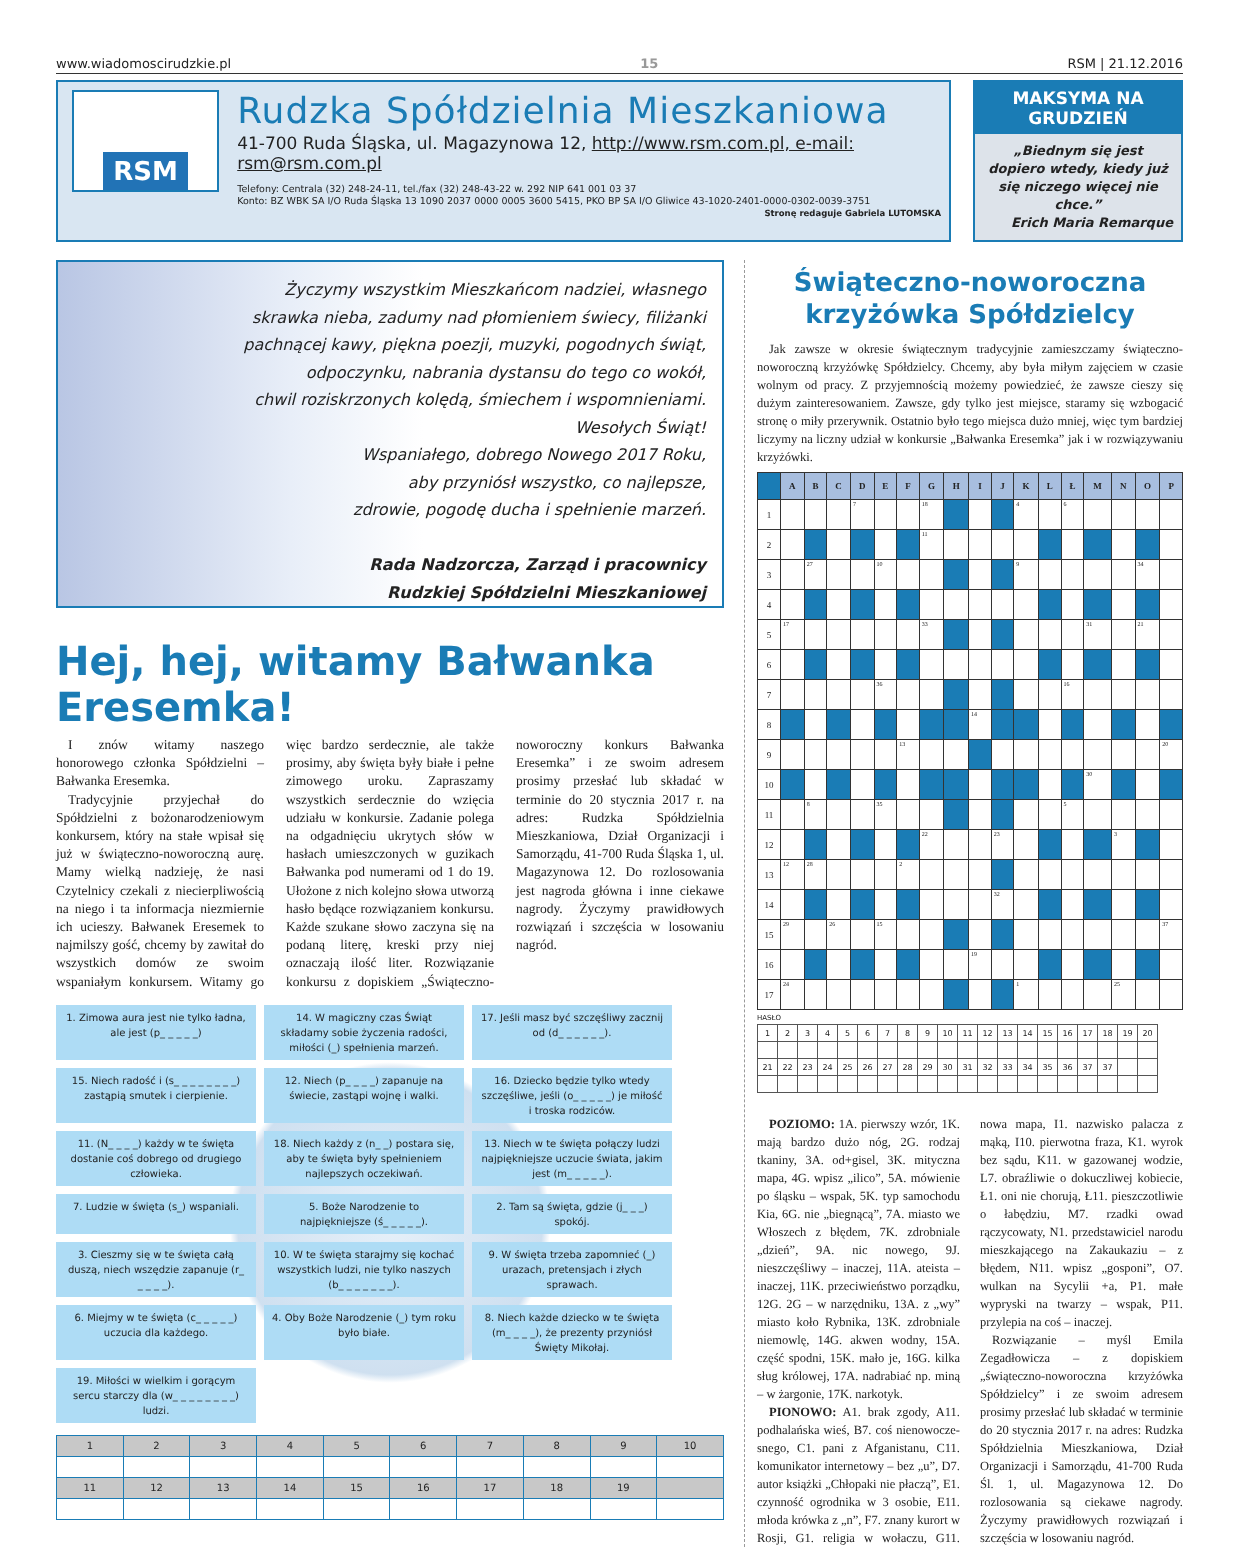www.wiadomoscirudzkie.pl 15 RSM | 21.12.2016
RSM
Rudzka Spółdzielnia Mieszkaniowa
41-700 Ruda Śląska, ul. Magazynowa 12, http://www.rsm.com.pl, e-mail: rsm@rsm.com.pl
Telefony: Centrala (32) 248-24-11, tel./fax (32) 248-43-22 w. 292 NIP 641 001 03 37
Konto: BZ WBK SA I/O Ruda Śląska 13 1090 2037 0000 0005 3600 5415, PKO BP SA I/O Gliwice 43-1020-2401-0000-0302-0039-3751
Stronę redaguje Gabriela LUTOMSKA
MAKSYMA NA GRUDZIEŃ
„Biednym się jest dopiero wtedy, kiedy już się niczego więcej nie chce.”
Erich Maria Remarque
Życzymy wszystkim Mieszkańcom nadziei, własnego
skrawka nieba, zadumy nad płomieniem świecy, filiżanki
pachnącej kawy, piękna poezji, muzyki, pogodnych świąt,
odpoczynku, nabrania dystansu do tego co wokół,
chwil roziskrzonych kolędą, śmiechem i wspomnieniami.
Wesołych Świąt!
Wspaniałego, dobrego Nowego 2017 Roku,
aby przyniósł wszystko, co najlepsze,
zdrowie, pogodę ducha i spełnienie marzeń.
Rada Nadzorcza, Zarząd i pracownicy
Rudzkiej Spółdzielni Mieszkaniowej
Hej, hej, witamy Bałwanka Eresemka!
I znów witamy naszego honorowego członka Spółdzielni – Bałwanka Eresemka.
Tradycyjnie przyjechał do Spółdzielni z bożonarodzeniowym konkursem, który na stałe wpisał się już w świąteczno-noworoczną aurę. Mamy wielką nadzieję, że nasi Czytelnicy czekali z niecierpliwością na niego i ta informacja niezmiernie ich ucieszy. Bałwanek Eresemek to najmilszy gość, chcemy by zawitał do wszystkich domów ze swoim wspaniałym konkursem. Witamy go więc bardzo serdecznie, ale także prosimy, aby święta były białe i pełne zimowego uroku. Zapraszamy wszystkich serdecznie do wzięcia udziału w konkursie. Zadanie polega na odgadnięciu ukrytych słów w hasłach umieszczonych w guzikach Bałwanka pod numerami od 1 do 19. Ułożone z nich kolejno słowa utworzą hasło będące rozwiązaniem konkursu. Każde szukane słowo zaczyna się na podaną literę, kreski przy niej oznaczają ilość liter. Rozwiązanie konkursu z dopiskiem „Świąteczno-noworoczny konkurs Bałwanka Eresemka” i ze swoim adresem prosimy przesłać lub składać w terminie do 20 stycznia 2017 r. na adres: Rudzka Spółdzielnia Mieszkaniowa, Dział Organizacji i Samorządu, 41-700 Ruda Śląska 1, ul. Magazynowa 12. Do rozlosowania jest nagroda główna i inne ciekawe nagrody. Życzymy prawidłowych rozwiązań i szczęścia w losowaniu nagród.
1. Zimowa aura jest nie tylko ładna, ale jest (p_ _ _ _ _)
14. W magiczny czas Świąt składamy sobie życzenia radości, miłości (_) spełnienia marzeń.
17. Jeśli masz być szczęśliwy zacznij od (d_ _ _ _ _ _).
15. Niech radość i (s_ _ _ _ _ _ _ _) zastąpią smutek i cierpienie.
12. Niech (p_ _ _ _) zapanuje na świecie, zastąpi wojnę i walki.
16. Dziecko będzie tylko wtedy szczęśliwe, jeśli (o_ _ _ _ _) je miłość i troska rodziców.
11. (N_ _ _ _) każdy w te święta dostanie coś dobrego od drugiego człowieka.
18. Niech każdy z (n_ _) postara się, aby te święta były spełnieniem najlepszych oczekiwań.
13. Niech w te święta połączy ludzi najpiękniejsze uczucie świata, jakim jest (m_ _ _ _ _).
7. Ludzie w święta (s_) wspaniali.
5. Boże Narodzenie to najpiękniejsze (ś_ _ _ _ _).
2. Tam są święta, gdzie (j_ _ _) spokój.
3. Cieszmy się w te święta całą duszą, niech wszędzie zapanuje (r_ _ _ _ _).
10. W te święta starajmy się kochać wszystkich ludzi, nie tylko naszych (b_ _ _ _ _ _ _).
9. W święta trzeba zapomnieć (_) urazach, pretensjach i złych sprawach.
6. Miejmy w te święta (c_ _ _ _ _) uczucia dla każdego.
4. Oby Boże Narodzenie (_) tym roku było białe.
8. Niech każde dziecko w te święta (m_ _ _ _), że prezenty przyniósł Święty Mikołaj.
19. Miłości w wielkim i gorącym sercu starczy dla (w_ _ _ _ _ _ _ _) ludzi.
| 1 | 2 | 3 | 4 | 5 | 6 | 7 | 8 | 9 | 10 |
| 11 | 12 | 13 | 14 | 15 | 16 | 17 | 18 | 19 | |
Świąteczno-noworoczna
krzyżówka Spółdzielcy
Jak zawsze w okresie świątecznym tradycyjnie zamieszczamy świąteczno-noworoczną krzyżówkę Spółdzielcy. Chcemy, aby była miłym zajęciem w czasie wolnym od pracy. Z przyjemnością możemy powiedzieć, że zawsze cieszy się dużym zainteresowaniem. Zawsze, gdy tylko jest miejsce, staramy się wzbogacić stronę o miły przerywnik. Ostatnio było tego miejsca dużo mniej, więc tym bardziej liczymy na liczny udział w konkursie „Bałwanka Eresemka” jak i w rozwiązywaniu krzyżówki.
| | A | B | C | D | E | F | G | H | I | J | K | L | Ł | M | N | O | P |
| --- | --- | --- | --- | --- | --- | --- | --- | --- | --- | --- | --- | --- | --- | --- | --- | --- | --- |
| 1 | | | | 7 | | | 18 | | | | 4 | | 6 | | | | |
| 2 | | | | | | | 11 | | | | | | | | | | |
| 3 | | 27 | | | 10 | | | | | | 9 | | | | | 34 | |
| 4 | | | | | | | | | | | | | | | | | |
| 5 | 17 | | | | | | 33 | | | | | | | 31 | | 21 | |
| 6 | | | | | | | | | | | | | | | | | |
| 7 | | | | | 36 | | | | | | | | 16 | | | | |
| 8 | | | | | | | | | 14 | | | | | | | | |
| 9 | | | | | | 13 | | | | | | | | | | | 20 |
| 10 | | | | | | | | | | | | | | 30 | | | |
| 11 | | 8 | | | 35 | | | | | | | | 5 | | | | |
| 12 | | | | | | | 22 | | | 23 | | | | | 3 | | |
| 13 | 12 | 28 | | | | 2 | | | | | | | | | | | |
| 14 | | | | | | | | | | 32 | | | | | | | |
| 15 | 29 | | 26 | | 15 | | | | | | | | | | | | 37 |
| 16 | | | | | | | | | 19 | | | | | | | | |
| 17 | 24 | | | | | | | | | | 1 | | | | 25 | | |
HASŁO
| 1 | 2 | 3 | 4 | 5 | 6 | 7 | 8 | 9 | 10 | 11 | 12 | 13 | 14 | 15 | 16 | 17 | 18 | 19 | 20 |
| 21 | 22 | 23 | 24 | 25 | 26 | 27 | 28 | 29 | 30 | 31 | 32 | 33 | 34 | 35 | 36 | 37 | 37 | | |
POZIOMO: 1A. pierwszy wzór, 1K. mają bardzo dużo nóg, 2G. rodzaj tkaniny, 3A. od+gisel, 3K. mityczna mapa, 4G. wpisz „ilico”, 5A. mówienie po śląsku – wspak, 5K. typ samochodu Kia, 6G. nie „biegnącą”, 7A. miasto we Włoszech z błędem, 7K. zdrobniale „dzień”, 9A. nic nowego, 9J. nieszczęśliwy – inaczej, 11A. ateista – inaczej, 11K. przeciwieństwo porządku, 12G. 2G – w narzędniku, 13A. z „wy” miasto koło Rybnika, 13K. zdrobniale niemowlę, 14G. akwen wodny, 15A. część spodni, 15K. mało je, 16G. kilka sług królowej, 17A. nadrabiać np. miną – w żargonie, 17K. narkotyk.
PIONOWO: A1. brak zgody, A11. podhalańska wieś, B7. coś nienowocze­snego, C1. pani z Afganistanu, C11. komunikator internetowy – bez „u”, D7. autor książki „Chłopaki nie płaczą”, E1. czynność ogrodnika w 3 osobie, E11. młoda krówka z „n”, F7. znany kurort w Rosji, G1. religia w wołaczu, G11. nowa mapa, I1. nazwisko palacza z mąką, I10. pierwotna fraza, K1. wyrok bez sądu, K11. w gazowanej wodzie, L7. obraźliwie o dokuczliwej kobiecie, Ł1. oni nie chorują, Ł11. pieszczotliwie o łabędziu, M7. rzadki owad rączycowaty, N1. przedstawiciel narodu mieszkającego na Zakaukaziu – z błędem, N11. wpisz „gosponi”, O7. wulkan na Sycylii +a, P1. małe wypryski na twarzy – wspak, P11. przylepia na coś – inaczej.
Rozwiązanie – myśl Emila Zegadłowicza – z dopiskiem „świąteczno-noworoczna krzyżówka Spółdzielcy” i ze swoim adresem prosimy przesłać lub składać w terminie do 20 stycznia 2017 r. na adres: Rudzka Spółdzielnia Mieszkaniowa, Dział Organizacji i Samorządu, 41-700 Ruda Śl. 1, ul. Magazynowa 12. Do rozlosowania są ciekawe nagrody. Życzymy prawidłowych rozwiązań i szczęścia w losowaniu nagród.